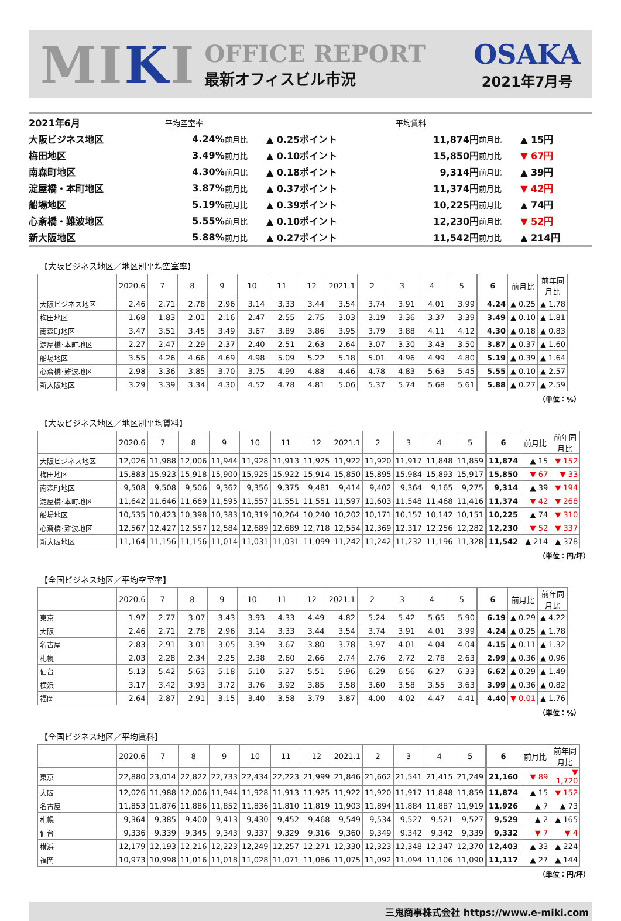MIKI
OFFICE REPORT
最新オフィスビル市況
OSAKA
2021年7月号
| 2021年6月 | 平均空室率 | | | 平均賃料 | | |
| 大阪ビジネス地区 | 4.24% | 前月比 | ▲ 0.25ポイント | 11,874円 | 前月比 | ▲ 15円 |
| 梅田地区 | 3.49% | 前月比 | ▲ 0.10ポイント | 15,850円 | 前月比 | ▼ 67円 |
| 南森町地区 | 4.30% | 前月比 | ▲ 0.18ポイント | 9,314円 | 前月比 | ▲ 39円 |
| 淀屋橋・本町地区 | 3.87% | 前月比 | ▲ 0.37ポイント | 11,374円 | 前月比 | ▼ 42円 |
| 船場地区 | 5.19% | 前月比 | ▲ 0.39ポイント | 10,225円 | 前月比 | ▲ 74円 |
| 心斎橋・難波地区 | 5.55% | 前月比 | ▲ 0.10ポイント | 12,230円 | 前月比 | ▼ 52円 |
| 新大阪地区 | 5.88% | 前月比 | ▲ 0.27ポイント | 11,542円 | 前月比 | ▲ 214円 |
【大阪ビジネス地区／地区別平均空室率】
| | 2020.6 | 7 | 8 | 9 | 10 | 11 | 12 | 2021.1 | 2 | 3 | 4 | 5 | 6 | 前月比 | 前年同月比 |
| --- | --- | --- | --- | --- | --- | --- | --- | --- | --- | --- | --- | --- | --- | --- | --- |
| 大阪ビジネス地区 | 2.46 | 2.71 | 2.78 | 2.96 | 3.14 | 3.33 | 3.44 | 3.54 | 3.74 | 3.91 | 4.01 | 3.99 | 4.24 | ▲ 0.25 | ▲ 1.78 |
| 梅田地区 | 1.68 | 1.83 | 2.01 | 2.16 | 2.47 | 2.55 | 2.75 | 3.03 | 3.19 | 3.36 | 3.37 | 3.39 | 3.49 | ▲ 0.10 | ▲ 1.81 |
| 南森町地区 | 3.47 | 3.51 | 3.45 | 3.49 | 3.67 | 3.89 | 3.86 | 3.95 | 3.79 | 3.88 | 4.11 | 4.12 | 4.30 | ▲ 0.18 | ▲ 0.83 |
| 淀屋橋･本町地区 | 2.27 | 2.47 | 2.29 | 2.37 | 2.40 | 2.51 | 2.63 | 2.64 | 3.07 | 3.30 | 3.43 | 3.50 | 3.87 | ▲ 0.37 | ▲ 1.60 |
| 船場地区 | 3.55 | 4.26 | 4.66 | 4.69 | 4.98 | 5.09 | 5.22 | 5.18 | 5.01 | 4.96 | 4.99 | 4.80 | 5.19 | ▲ 0.39 | ▲ 1.64 |
| 心斎橋･難波地区 | 2.98 | 3.36 | 3.85 | 3.70 | 3.75 | 4.99 | 4.88 | 4.46 | 4.78 | 4.83 | 5.63 | 5.45 | 5.55 | ▲ 0.10 | ▲ 2.57 |
| 新大阪地区 | 3.29 | 3.39 | 3.34 | 4.30 | 4.52 | 4.78 | 4.81 | 5.06 | 5.37 | 5.74 | 5.68 | 5.61 | 5.88 | ▲ 0.27 | ▲ 2.59 |
（単位：%）
【大阪ビジネス地区／地区別平均賃料】
| | 2020.6 | 7 | 8 | 9 | 10 | 11 | 12 | 2021.1 | 2 | 3 | 4 | 5 | 6 | 前月比 | 前年同月比 |
| --- | --- | --- | --- | --- | --- | --- | --- | --- | --- | --- | --- | --- | --- | --- | --- |
| 大阪ビジネス地区 | 12,026 | 11,988 | 12,006 | 11,944 | 11,928 | 11,913 | 11,925 | 11,922 | 11,920 | 11,917 | 11,848 | 11,859 | 11,874 | ▲ 15 | ▼ 152 |
| 梅田地区 | 15,883 | 15,923 | 15,918 | 15,900 | 15,925 | 15,922 | 15,914 | 15,850 | 15,895 | 15,984 | 15,893 | 15,917 | 15,850 | ▼ 67 | ▼ 33 |
| 南森町地区 | 9,508 | 9,508 | 9,506 | 9,362 | 9,356 | 9,375 | 9,481 | 9,414 | 9,402 | 9,364 | 9,165 | 9,275 | 9,314 | ▲ 39 | ▼ 194 |
| 淀屋橋･本町地区 | 11,642 | 11,646 | 11,669 | 11,595 | 11,557 | 11,551 | 11,551 | 11,597 | 11,603 | 11,548 | 11,468 | 11,416 | 11,374 | ▼ 42 | ▼ 268 |
| 船場地区 | 10,535 | 10,423 | 10,398 | 10,383 | 10,319 | 10,264 | 10,240 | 10,202 | 10,171 | 10,157 | 10,142 | 10,151 | 10,225 | ▲ 74 | ▼ 310 |
| 心斎橋･難波地区 | 12,567 | 12,427 | 12,557 | 12,584 | 12,689 | 12,689 | 12,718 | 12,554 | 12,369 | 12,317 | 12,256 | 12,282 | 12,230 | ▼ 52 | ▼ 337 |
| 新大阪地区 | 11,164 | 11,156 | 11,156 | 11,014 | 11,031 | 11,031 | 11,099 | 11,242 | 11,242 | 11,232 | 11,196 | 11,328 | 11,542 | ▲ 214 | ▲ 378 |
（単位：円/坪）
【全国ビジネス地区／平均空室率】
| | 2020.6 | 7 | 8 | 9 | 10 | 11 | 12 | 2021.1 | 2 | 3 | 4 | 5 | 6 | 前月比 | 前年同月比 |
| --- | --- | --- | --- | --- | --- | --- | --- | --- | --- | --- | --- | --- | --- | --- | --- |
| 東京 | 1.97 | 2.77 | 3.07 | 3.43 | 3.93 | 4.33 | 4.49 | 4.82 | 5.24 | 5.42 | 5.65 | 5.90 | 6.19 | ▲ 0.29 | ▲ 4.22 |
| 大阪 | 2.46 | 2.71 | 2.78 | 2.96 | 3.14 | 3.33 | 3.44 | 3.54 | 3.74 | 3.91 | 4.01 | 3.99 | 4.24 | ▲ 0.25 | ▲ 1.78 |
| 名古屋 | 2.83 | 2.91 | 3.01 | 3.05 | 3.39 | 3.67 | 3.80 | 3.78 | 3.97 | 4.01 | 4.04 | 4.04 | 4.15 | ▲ 0.11 | ▲ 1.32 |
| 札幌 | 2.03 | 2.28 | 2.34 | 2.25 | 2.38 | 2.60 | 2.66 | 2.74 | 2.76 | 2.72 | 2.78 | 2.63 | 2.99 | ▲ 0.36 | ▲ 0.96 |
| 仙台 | 5.13 | 5.42 | 5.63 | 5.18 | 5.10 | 5.27 | 5.51 | 5.96 | 6.29 | 6.56 | 6.27 | 6.33 | 6.62 | ▲ 0.29 | ▲ 1.49 |
| 横浜 | 3.17 | 3.42 | 3.93 | 3.72 | 3.76 | 3.92 | 3.85 | 3.58 | 3.60 | 3.58 | 3.55 | 3.63 | 3.99 | ▲ 0.36 | ▲ 0.82 |
| 福岡 | 2.64 | 2.87 | 2.91 | 3.15 | 3.40 | 3.58 | 3.79 | 3.87 | 4.00 | 4.02 | 4.47 | 4.41 | 4.40 | ▼ 0.01 | ▲ 1.76 |
（単位：%）
【全国ビジネス地区／平均賃料】
| | 2020.6 | 7 | 8 | 9 | 10 | 11 | 12 | 2021.1 | 2 | 3 | 4 | 5 | 6 | 前月比 | 前年同月比 |
| --- | --- | --- | --- | --- | --- | --- | --- | --- | --- | --- | --- | --- | --- | --- | --- |
| 東京 | 22,880 | 23,014 | 22,822 | 22,733 | 22,434 | 22,223 | 21,999 | 21,846 | 21,662 | 21,541 | 21,415 | 21,249 | 21,160 | ▼ 89 | ▼ 1,720 |
| 大阪 | 12,026 | 11,988 | 12,006 | 11,944 | 11,928 | 11,913 | 11,925 | 11,922 | 11,920 | 11,917 | 11,848 | 11,859 | 11,874 | ▲ 15 | ▼ 152 |
| 名古屋 | 11,853 | 11,876 | 11,886 | 11,852 | 11,836 | 11,810 | 11,819 | 11,903 | 11,894 | 11,884 | 11,887 | 11,919 | 11,926 | ▲ 7 | ▲ 73 |
| 札幌 | 9,364 | 9,385 | 9,400 | 9,413 | 9,430 | 9,452 | 9,468 | 9,549 | 9,534 | 9,527 | 9,521 | 9,527 | 9,529 | ▲ 2 | ▲ 165 |
| 仙台 | 9,336 | 9,339 | 9,345 | 9,343 | 9,337 | 9,329 | 9,316 | 9,360 | 9,349 | 9,342 | 9,342 | 9,339 | 9,332 | ▼ 7 | ▼ 4 |
| 横浜 | 12,179 | 12,193 | 12,216 | 12,223 | 12,249 | 12,257 | 12,271 | 12,330 | 12,323 | 12,348 | 12,347 | 12,370 | 12,403 | ▲ 33 | ▲ 224 |
| 福岡 | 10,973 | 10,998 | 11,016 | 11,018 | 11,028 | 11,071 | 11,086 | 11,075 | 11,092 | 11,094 | 11,106 | 11,090 | 11,117 | ▲ 27 | ▲ 144 |
（単位：円/坪）
三鬼商事株式会社 https://www.e-miki.com